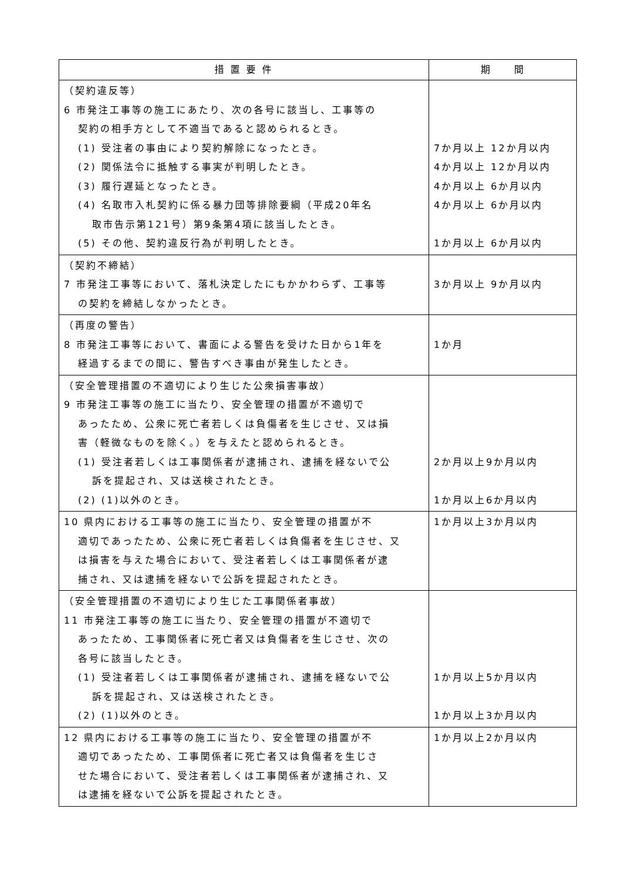| 措 置 要 件 | 期 間 |
| --- | --- |
| （契約違反等） 6 市発注工事等の施工にあたり、次の各号に該当し、工事等の 契約の相手方として不適当であると認められるとき。 (1) 受注者の事由により契約解除になったとき。 (2) 関係法令に抵触する事実が判明したとき。 (3) 履行遅延となったとき。 (4) 名取市入札契約に係る暴力団等排除要綱（平成20年名 取市告示第121号）第9条第4項に該当したとき。 (5) その他、契約違反行為が判明したとき。 | 7か月以上 12か月以内 4か月以上 12か月以内 4か月以上 6か月以内 4か月以上 6か月以内 1か月以上 6か月以内 |
| （契約不締結） 7 市発注工事等において、落札決定したにもかかわらず、工事等 の契約を締結しなかったとき。 | 3か月以上 9か月以内 |
| （再度の警告） 8 市発注工事等において、書面による警告を受けた日から1年を 経過するまでの間に、警告すべき事由が発生したとき。 | 1か月 |
| （安全管理措置の不適切により生じた公衆損害事故） 9 市発注工事等の施工に当たり、安全管理の措置が不適切で あったため、公衆に死亡者若しくは負傷者を生じさせ、又は損 害（軽微なものを除く。）を与えたと認められるとき。 (1) 受注者若しくは工事関係者が逮捕され、逮捕を経ないで公 訴を提起され、又は送検されたとき。 (2) (1)以外のとき。 | 2か月以上9か月以内 1か月以上6か月以内 |
| 10 県内における工事等の施工に当たり、安全管理の措置が不 適切であったため、公衆に死亡者若しくは負傷者を生じさせ、又 は損害を与えた場合において、受注者若しくは工事関係者が逮 捕され、又は逮捕を経ないで公訴を提起されたとき。 | 1か月以上3か月以内 |
| （安全管理措置の不適切により生じた工事関係者事故） 11 市発注工事等の施工に当たり、安全管理の措置が不適切で あったため、工事関係者に死亡者又は負傷者を生じさせ、次の 各号に該当したとき。 (1) 受注者若しくは工事関係者が逮捕され、逮捕を経ないで公 訴を提起され、又は送検されたとき。 (2) (1)以外のとき。 | 1か月以上5か月以内 1か月以上3か月以内 |
| 12 県内における工事等の施工に当たり、安全管理の措置が不 適切であったため、工事関係者に死亡者又は負傷者を生じさ せた場合において、受注者若しくは工事関係者が逮捕され、又 は逮捕を経ないで公訴を提起されたとき。 | 1か月以上2か月以内 |